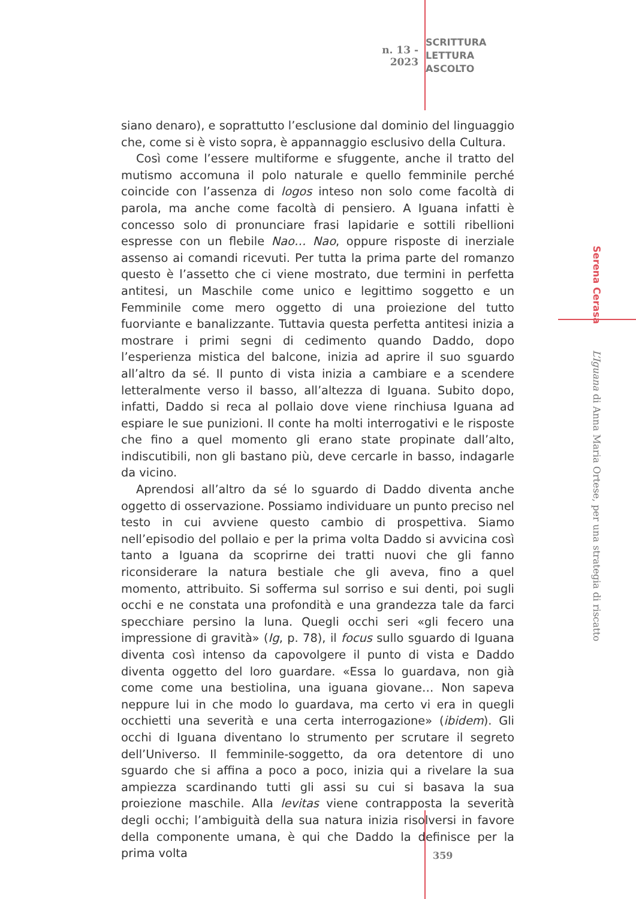n. 13 - 2023
SCRITTURA
LETTURA
ASCOLTO
siano denaro), e soprattutto l’esclusione dal dominio del linguaggio che, come si è visto sopra, è appannaggio esclusivo della Cultura.
Così come l’essere multiforme e sfuggente, anche il tratto del mutismo accomuna il polo naturale e quello femminile perché coincide con l’assenza di logos inteso non solo come facoltà di parola, ma anche come facoltà di pensiero. A Iguana infatti è concesso solo di pronunciare frasi lapidarie e sottili ribellioni espresse con un flebile Nao… Nao, oppure risposte di inerziale assenso ai comandi ricevuti. Per tutta la prima parte del romanzo questo è l’assetto che ci viene mostrato, due termini in perfetta antitesi, un Maschile come unico e legittimo soggetto e un Femminile come mero oggetto di una proiezione del tutto fuorviante e banalizzante. Tuttavia questa perfetta antitesi inizia a mostrare i primi segni di cedimento quando Daddo, dopo l’esperienza mistica del balcone, inizia ad aprire il suo sguardo all’altro da sé. Il punto di vista inizia a cambiare e a scendere letteralmente verso il basso, all’altezza di Iguana. Subito dopo, infatti, Daddo si reca al pollaio dove viene rinchiusa Iguana ad espiare le sue punizioni. Il conte ha molti interrogativi e le risposte che fino a quel momento gli erano state propinate dall’alto, indiscutibili, non gli bastano più, deve cercarle in basso, indagarle da vicino.
Aprendosi all’altro da sé lo sguardo di Daddo diventa anche oggetto di osservazione. Possiamo individuare un punto preciso nel testo in cui avviene questo cambio di prospettiva. Siamo nell’episodio del pollaio e per la prima volta Daddo si avvicina così tanto a Iguana da scoprirne dei tratti nuovi che gli fanno riconsiderare la natura bestiale che gli aveva, fino a quel momento, attribuito. Si sofferma sul sorriso e sui denti, poi sugli occhi e ne constata una profondità e una grandezza tale da farci specchiare persino la luna. Quegli occhi seri «gli fecero una impressione di gravità» (Ig, p. 78), il focus sullo sguardo di Iguana diventa così intenso da capovolgere il punto di vista e Daddo diventa oggetto del loro guardare. «Essa lo guardava, non già come come una bestiolina, una iguana giovane… Non sapeva neppure lui in che modo lo guardava, ma certo vi era in quegli occhietti una severità e una certa interrogazione» (ibidem). Gli occhi di Iguana diventano lo strumento per scrutare il segreto dell’Universo. Il femminile-soggetto, da ora detentore di uno sguardo che si affina a poco a poco, inizia qui a rivelare la sua ampiezza scardinando tutti gli assi su cui si basava la sua proiezione maschile. Alla levitas viene contrapposta la severità degli occhi; l’ambiguità della sua natura inizia risolversi in favore della componente umana, è qui che Daddo la definisce per la prima volta
Serena Cerasa L’Iguana di Anna Maria Ortese, per una strategia di riscatto
359